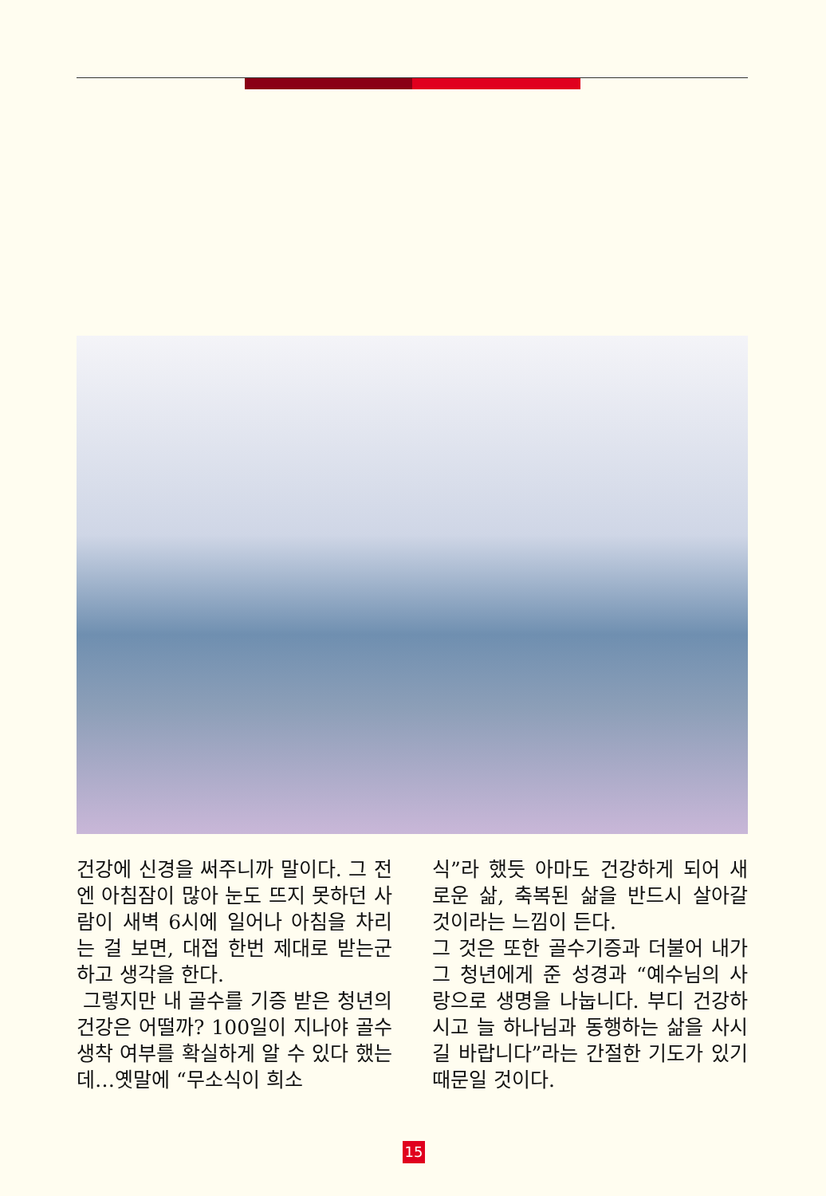건강에 신경을 써주니까 말이다. 그 전엔 아침잠이 많아 눈도 뜨지 못하던 사람이 새벽 6시에 일어나 아침을 차리는 걸 보면, 대접 한번 제대로 받는군 하고 생각을 한다.
그렇지만 내 골수를 기증 받은 청년의 건강은 어떨까? 100일이 지나야 골수 생착 여부를 확실하게 알 수 있다 했는데…옛말에 “무소식이 희소
식”라 했듯 아마도 건강하게 되어 새로운 삶, 축복된 삶을 반드시 살아갈 것이라는 느낌이 든다.
그 것은 또한 골수기증과 더불어 내가 그 청년에게 준 성경과 “예수님의 사랑으로 생명을 나눕니다. 부디 건강하시고 늘 하나님과 동행하는 삶을 사시길 바랍니다”라는 간절한 기도가 있기 때문일 것이다.
15